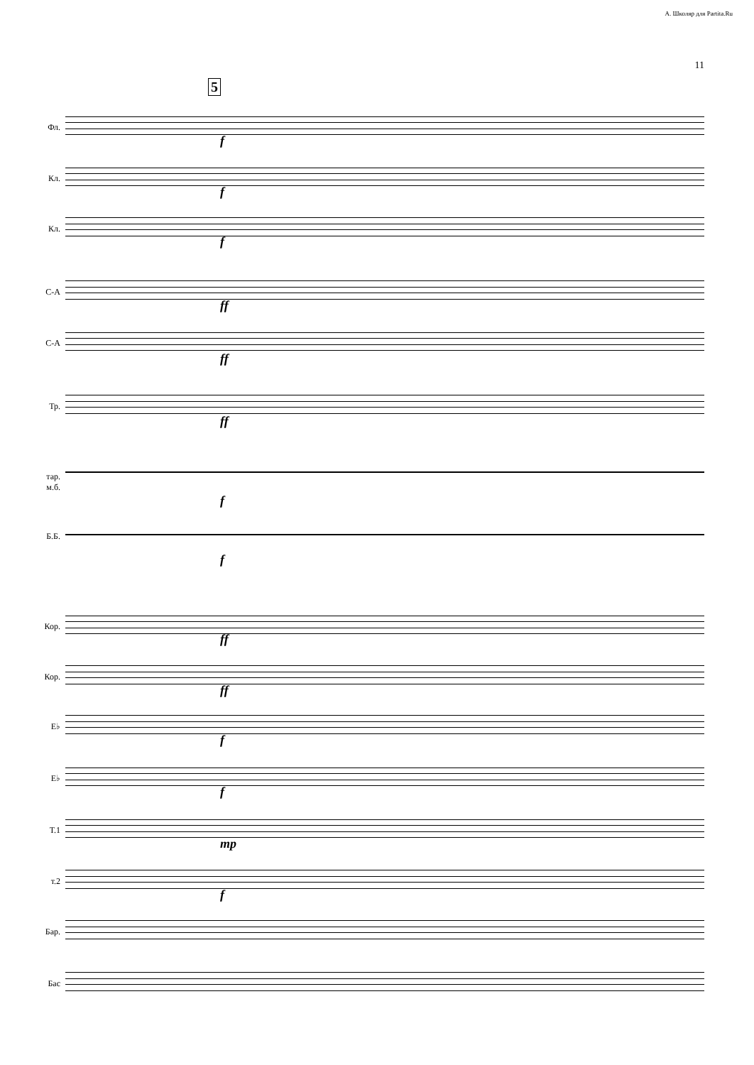А. Школяр для Partita.Ru
11
5
Фл.
Кл.
Кл.
С-А
С-А
Тр.
тар.
м.б.
Б.Б.
Кор.
Кор.
E♭
E♭
Т.1
т.2
Бар.
Бас
f
f
f
ff
ff
ff
f
f
ff
ff
f
f
mp
f